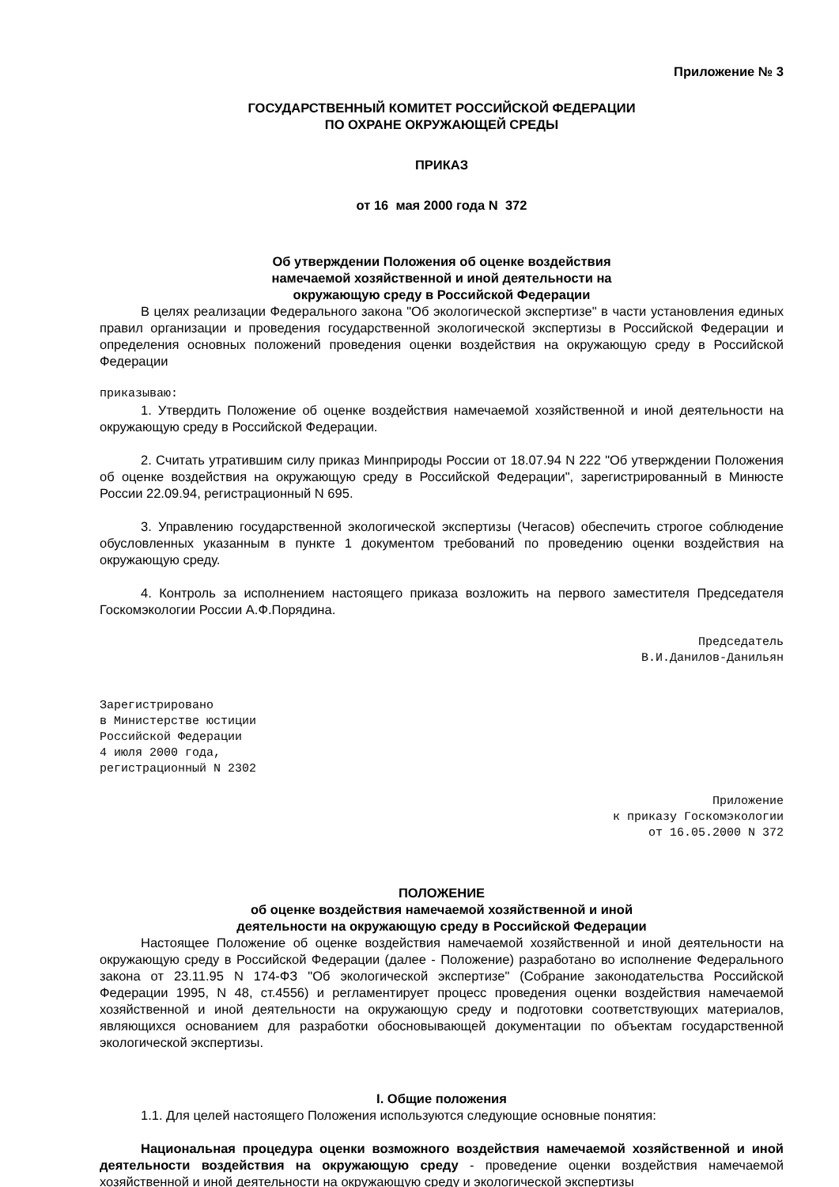Приложение № 3
ГОСУДАРСТВЕННЫЙ КОМИТЕТ РОССИЙСКОЙ ФЕДЕРАЦИИ
ПО ОХРАНЕ ОКРУЖАЮЩЕЙ СРЕДЫ
ПРИКАЗ
от 16 мая 2000 года N 372
Об утверждении Положения об оценке воздействия
намечаемой хозяйственной и иной деятельности на
окружающую среду в Российской Федерации
В целях реализации Федерального закона "Об экологической экспертизе" в части установления единых правил организации и проведения государственной экологической экспертизы в Российской Федерации и определения основных положений проведения оценки воздействия на окружающую среду в Российской Федерации
приказываю:
1. Утвердить Положение об оценке воздействия намечаемой хозяйственной и иной деятельности на окружающую среду в Российской Федерации.
2. Считать утратившим силу приказ Минприроды России от 18.07.94 N 222 "Об утверждении Положения об оценке воздействия на окружающую среду в Российской Федерации", зарегистрированный в Минюсте России 22.09.94, регистрационный N 695.
3. Управлению государственной экологической экспертизы (Чегасов) обеспечить строгое соблюдение обусловленных указанным в пункте 1 документом требований по проведению оценки воздействия на окружающую среду.
4. Контроль за исполнением настоящего приказа возложить на первого заместителя Председателя Госкомэкологии России А.Ф.Порядина.
Председатель
В.И.Данилов-Данильян
Зарегистрировано
в Министерстве юстиции
Российской Федерации
4 июля 2000 года,
регистрационный N 2302
Приложение
к приказу Госкомэкологии
от 16.05.2000 N 372
ПОЛОЖЕНИЕ
об оценке воздействия намечаемой хозяйственной и иной
деятельности на окружающую среду в Российской Федерации
Настоящее Положение об оценке воздействия намечаемой хозяйственной и иной деятельности на окружающую среду в Российской Федерации (далее - Положение) разработано во исполнение Федерального закона от 23.11.95 N 174-ФЗ "Об экологической экспертизе" (Собрание законодательства Российской Федерации 1995, N 48, ст.4556) и регламентирует процесс проведения оценки воздействия намечаемой хозяйственной и иной деятельности на окружающую среду и подготовки соответствующих материалов, являющихся основанием для разработки обосновывающей документации по объектам государственной экологической экспертизы.
I. Общие положения
1.1. Для целей настоящего Положения используются следующие основные понятия:
Национальная процедура оценки возможного воздействия намечаемой хозяйственной и иной деятельности воздействия на окружающую среду - проведение оценки воздействия намечаемой хозяйственной и иной деятельности на окружающую среду и экологической экспертизы